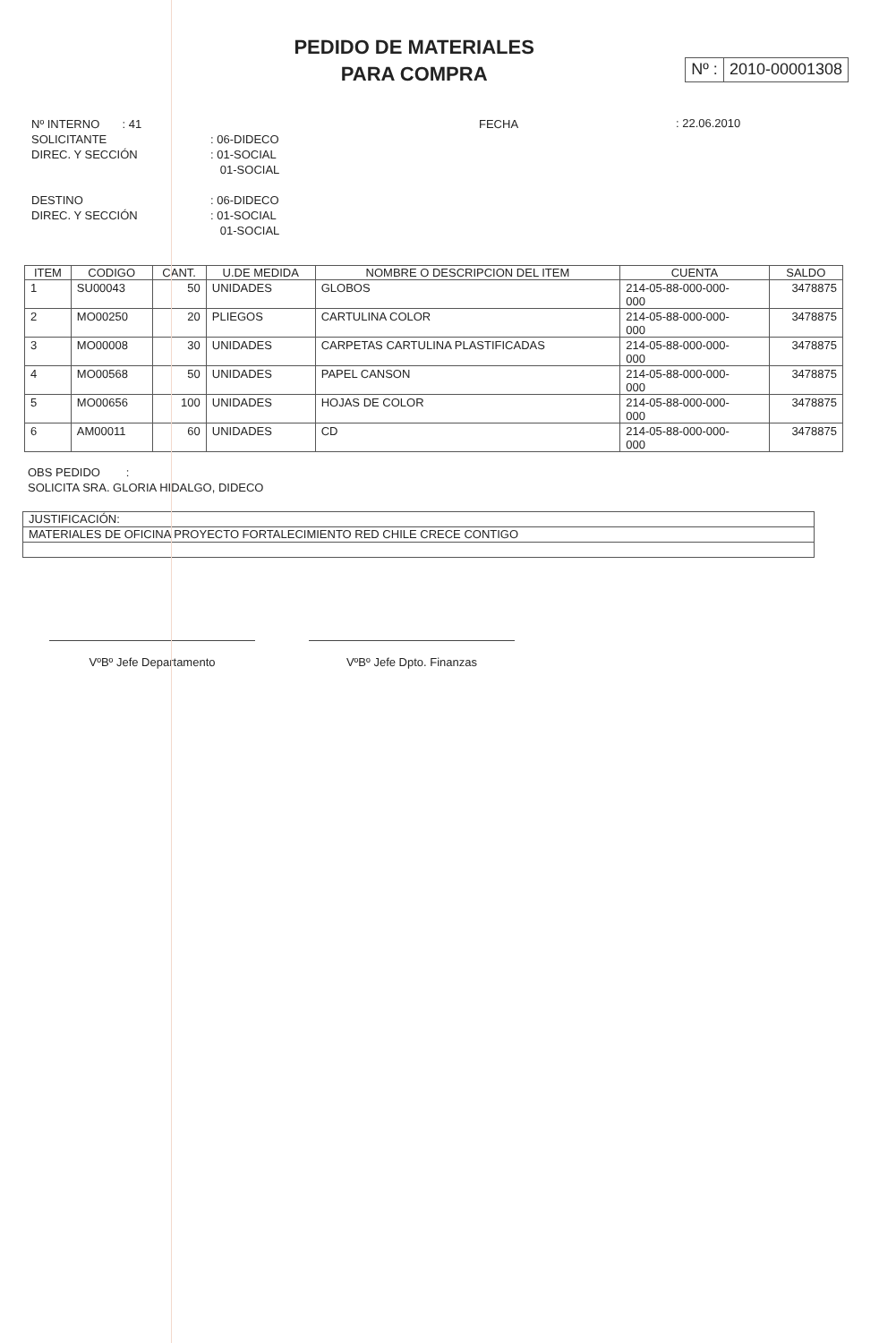PEDIDO DE MATERIALES
PARA COMPRA
Nº : 2010-00001308
Nº INTERNO : 41
SOLICITANTE
DIREC. Y SECCIÓN
DESTINO
DIREC. Y SECCIÓN
: 06-DIDECO
: 01-SOCIAL
01-SOCIAL
: 06-DIDECO
: 01-SOCIAL
01-SOCIAL
FECHA
: 22.06.2010
| ITEM | CODIGO | CANT. | U.DE MEDIDA | NOMBRE O DESCRIPCION DEL ITEM | CUENTA | SALDO |
| --- | --- | --- | --- | --- | --- | --- |
| 1 | SU00043 | 50 | UNIDADES | GLOBOS | 214-05-88-000-000- 000 | 3478875 |
| 2 | MO00250 | 20 | PLIEGOS | CARTULINA COLOR | 214-05-88-000-000- 000 | 3478875 |
| 3 | MO00008 | 30 | UNIDADES | CARPETAS CARTULINA PLASTIFICADAS | 214-05-88-000-000- 000 | 3478875 |
| 4 | MO00568 | 50 | UNIDADES | PAPEL CANSON | 214-05-88-000-000- 000 | 3478875 |
| 5 | MO00656 | 100 | UNIDADES | HOJAS DE COLOR | 214-05-88-000-000- 000 | 3478875 |
| 6 | AM00011 | 60 | UNIDADES | CD | 214-05-88-000-000- 000 | 3478875 |
OBS PEDIDO :
SOLICITA SRA. GLORIA HIDALGO, DIDECO
JUSTIFICACIÓN:
MATERIALES DE OFICINA PROYECTO FORTALECIMIENTO RED CHILE CRECE CONTIGO
VºBº Jefe Departamento VºBº Jefe Dpto. Finanzas